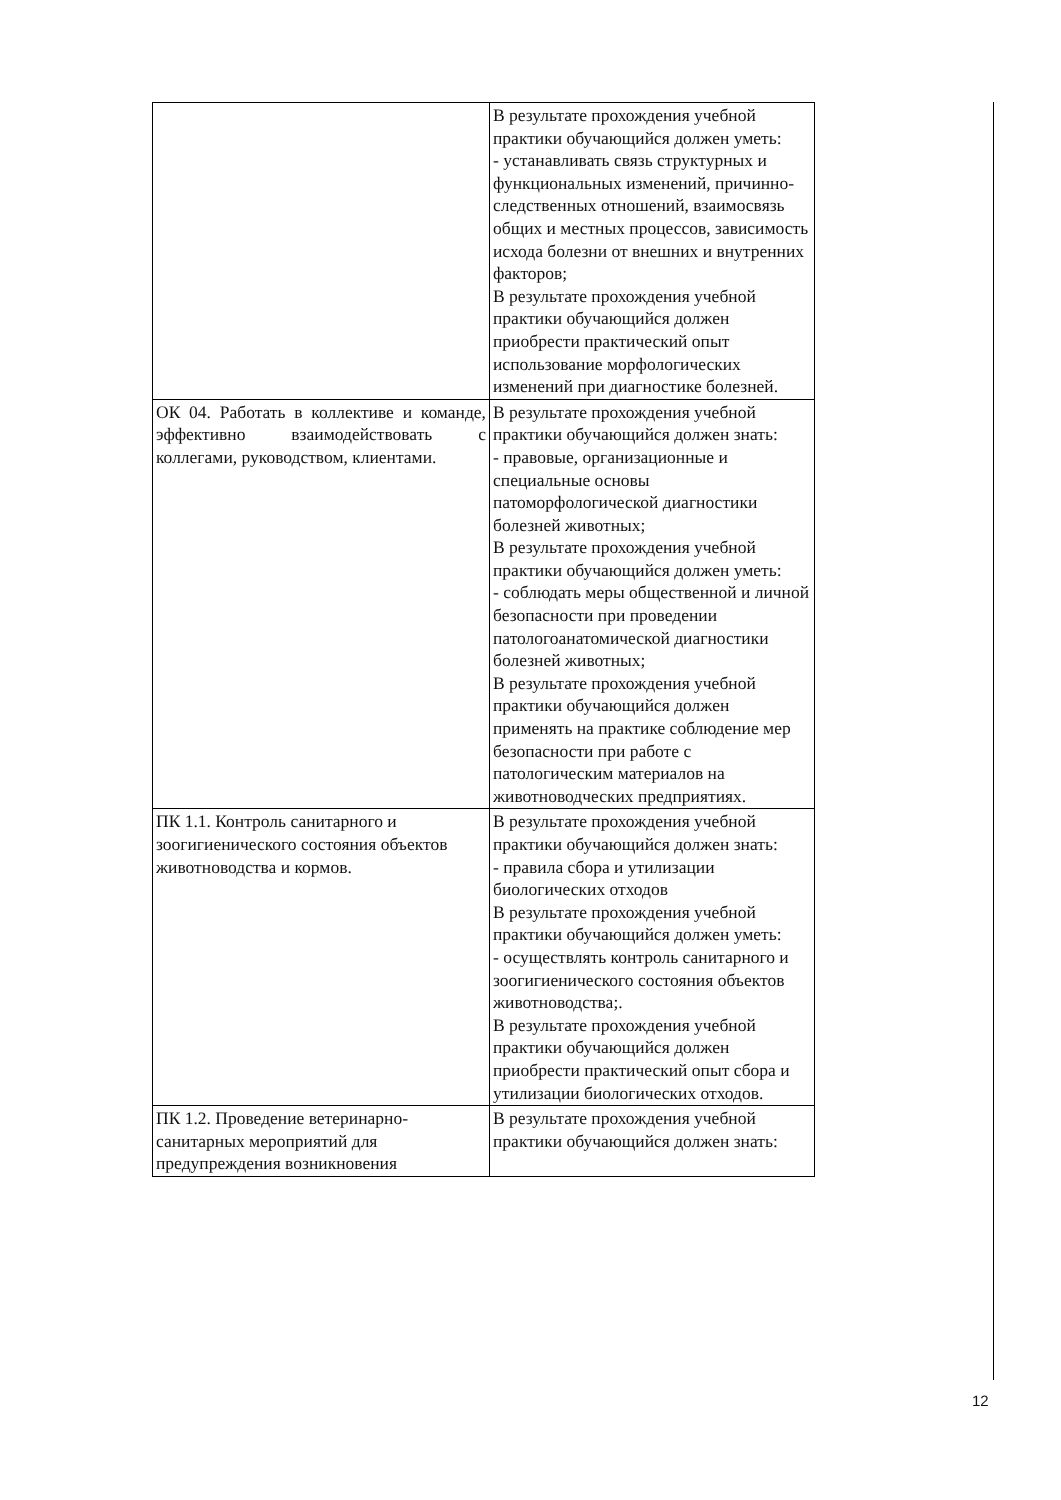| | В результате прохождения учебной практики обучающийся должен уметь: - устанавливать связь структурных и функциональных изменений, причинно-следственных отношений, взаимосвязь общих и местных процессов, зависимость исхода болезни от внешних и внутренних факторов; В результате прохождения учебной практики обучающийся должен приобрести практический опыт использование морфологических изменений при диагностике болезней. |
| ОК 04. Работать в коллективе и команде, эффективно взаимодействовать с коллегами, руководством, клиентами. | В результате прохождения учебной практики обучающийся должен знать: - правовые, организационные и специальные основы патоморфологической диагностики болезней животных; В результате прохождения учебной практики обучающийся должен уметь: - соблюдать меры общественной и личной безопасности при проведении патологоанатомической диагностики болезней животных; В результате прохождения учебной практики обучающийся должен применять на практике соблюдение мер безопасности при работе с патологическим материалов на животноводческих предприятиях. |
| ПК 1.1. Контроль санитарного и зоогигиенического состояния объектов животноводства и кормов. | В результате прохождения учебной практики обучающийся должен знать: - правила сбора и утилизации биологических отходов В результате прохождения учебной практики обучающийся должен уметь: - осуществлять контроль санитарного и зоогигиенического состояния объектов животноводства;. В результате прохождения учебной практики обучающийся должен приобрести практический опыт сбора и утилизации биологических отходов. |
| ПК 1.2. Проведение ветеринарно-санитарных мероприятий для предупреждения возникновения | В результате прохождения учебной практики обучающийся должен знать: |
12